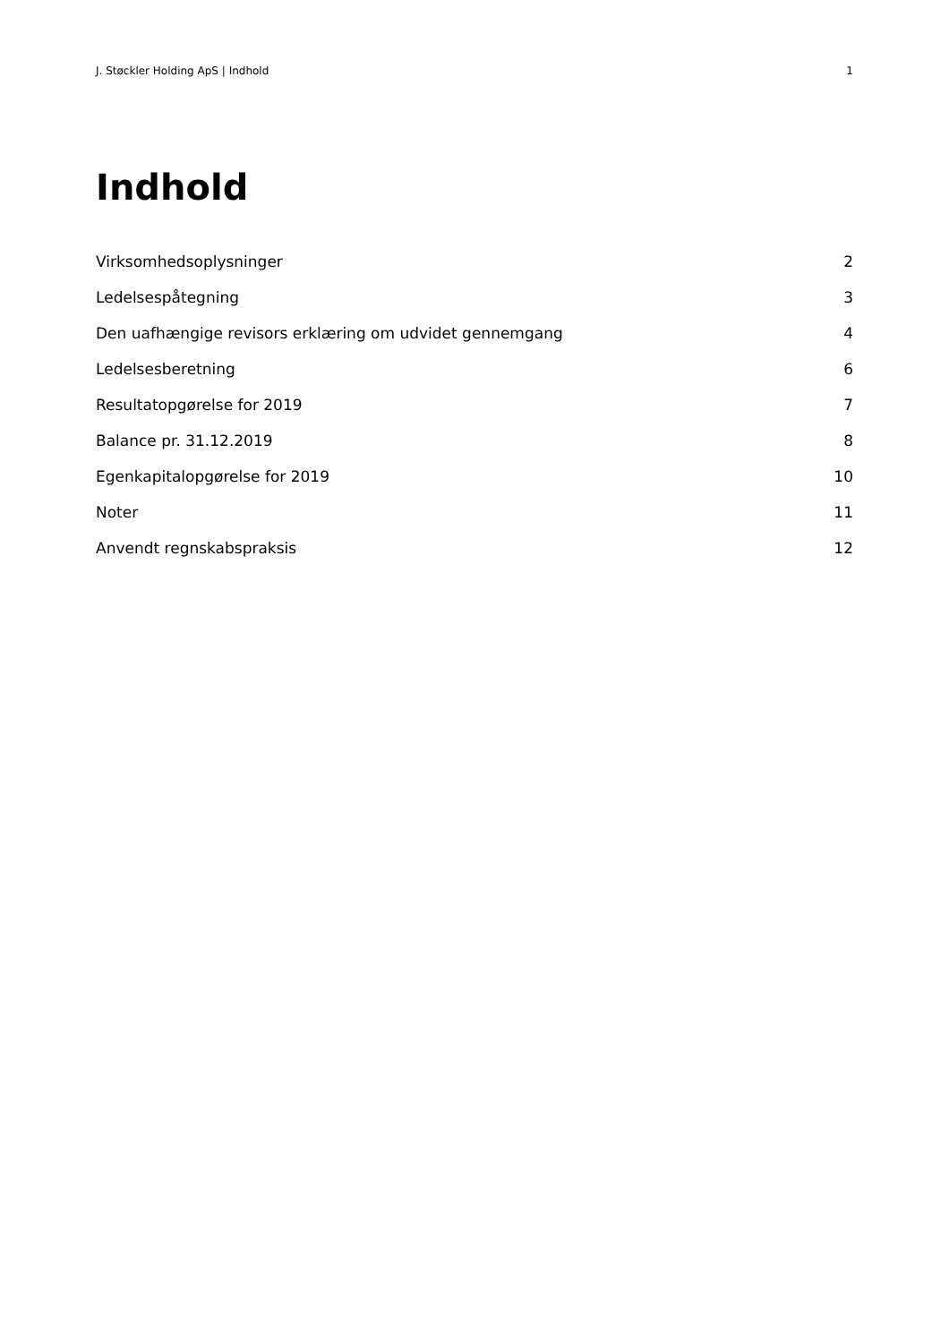J. Støckler Holding ApS | Indhold 1
Indhold
Virksomhedsoplysninger 2
Ledelsespåtegning 3
Den uafhængige revisors erklæring om udvidet gennemgang 4
Ledelsesberetning 6
Resultatopgørelse for 2019 7
Balance pr. 31.12.2019 8
Egenkapitalopgørelse for 2019 10
Noter 11
Anvendt regnskabspraksis 12